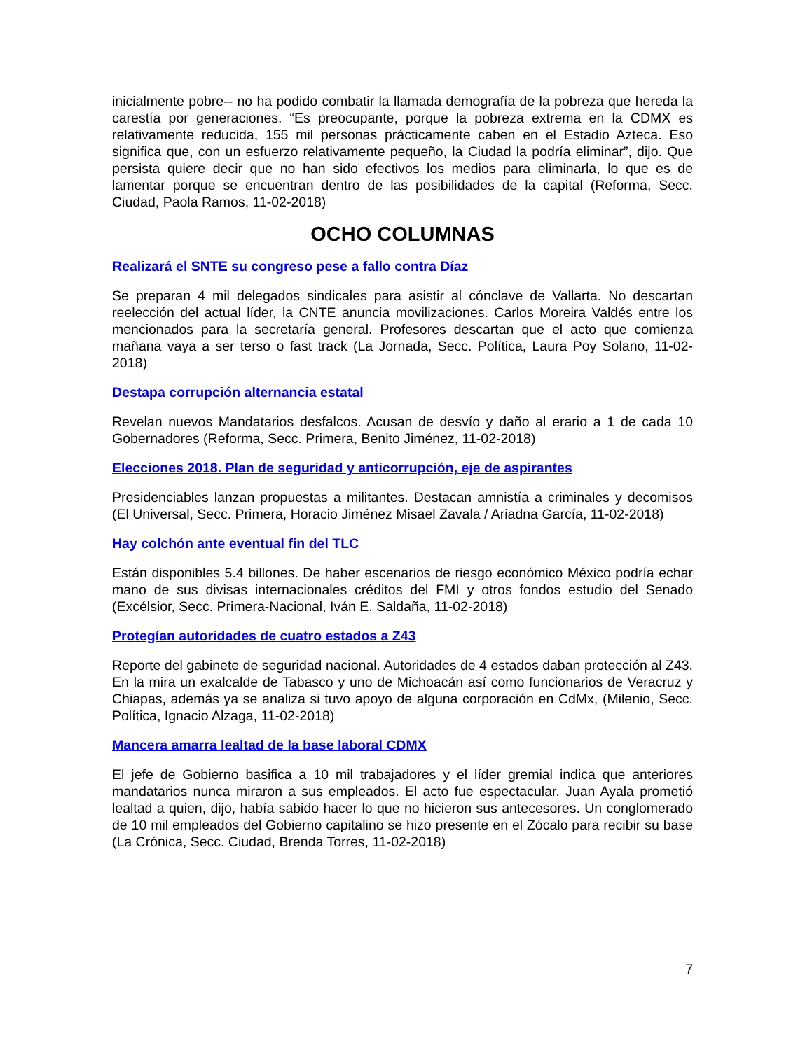inicialmente pobre-- no ha podido combatir la llamada demografía de la pobreza que hereda la carestía por generaciones. “Es preocupante, porque la pobreza extrema en la CDMX es relativamente reducida, 155 mil personas prácticamente caben en el Estadio Azteca. Eso significa que, con un esfuerzo relativamente pequeño, la Ciudad la podría eliminar”, dijo. Que persista quiere decir que no han sido efectivos los medios para eliminarla, lo que es de lamentar porque se encuentran dentro de las posibilidades de la capital (Reforma, Secc. Ciudad, Paola Ramos, 11-02-2018)
OCHO COLUMNAS
Realizará el SNTE su congreso pese a fallo contra Díaz
Se preparan 4 mil delegados sindicales para asistir al cónclave de Vallarta. No descartan reelección del actual líder, la CNTE anuncia movilizaciones. Carlos Moreira Valdés entre los mencionados para la secretaría general. Profesores descartan que el acto que comienza mañana vaya a ser terso o fast track (La Jornada, Secc. Política, Laura Poy Solano, 11-02-2018)
Destapa corrupción alternancia estatal
Revelan nuevos Mandatarios desfalcos. Acusan de desvío y daño al erario a 1 de cada 10 Gobernadores (Reforma, Secc. Primera, Benito Jiménez, 11-02-2018)
Elecciones 2018. Plan de seguridad y anticorrupción, eje de aspirantes
Presidenciables lanzan propuestas a militantes. Destacan amnistía a criminales y decomisos (El Universal, Secc. Primera, Horacio Jiménez Misael Zavala / Ariadna García, 11-02-2018)
Hay colchón ante eventual fin del TLC
Están disponibles 5.4 billones. De haber escenarios de riesgo económico México podría echar mano de sus divisas internacionales créditos del FMI y otros fondos estudio del Senado (Excélsior, Secc. Primera-Nacional, Iván E. Saldaña, 11-02-2018)
Protegían autoridades de cuatro estados a Z43
Reporte del gabinete de seguridad nacional. Autoridades de 4 estados daban protección al Z43. En la mira un exalcalde de Tabasco y uno de Michoacán así como funcionarios de Veracruz y Chiapas, además ya se analiza si tuvo apoyo de alguna corporación en CdMx, (Milenio, Secc. Política, Ignacio Alzaga, 11-02-2018)
Mancera amarra lealtad de la base laboral CDMX
El jefe de Gobierno basifica a 10 mil trabajadores y el líder gremial indica que anteriores mandatarios nunca miraron a sus empleados. El acto fue espectacular. Juan Ayala prometió lealtad a quien, dijo, había sabido hacer lo que no hicieron sus antecesores. Un conglomerado de 10 mil empleados del Gobierno capitalino se hizo presente en el Zócalo para recibir su base (La Crónica, Secc. Ciudad, Brenda Torres, 11-02-2018)
7